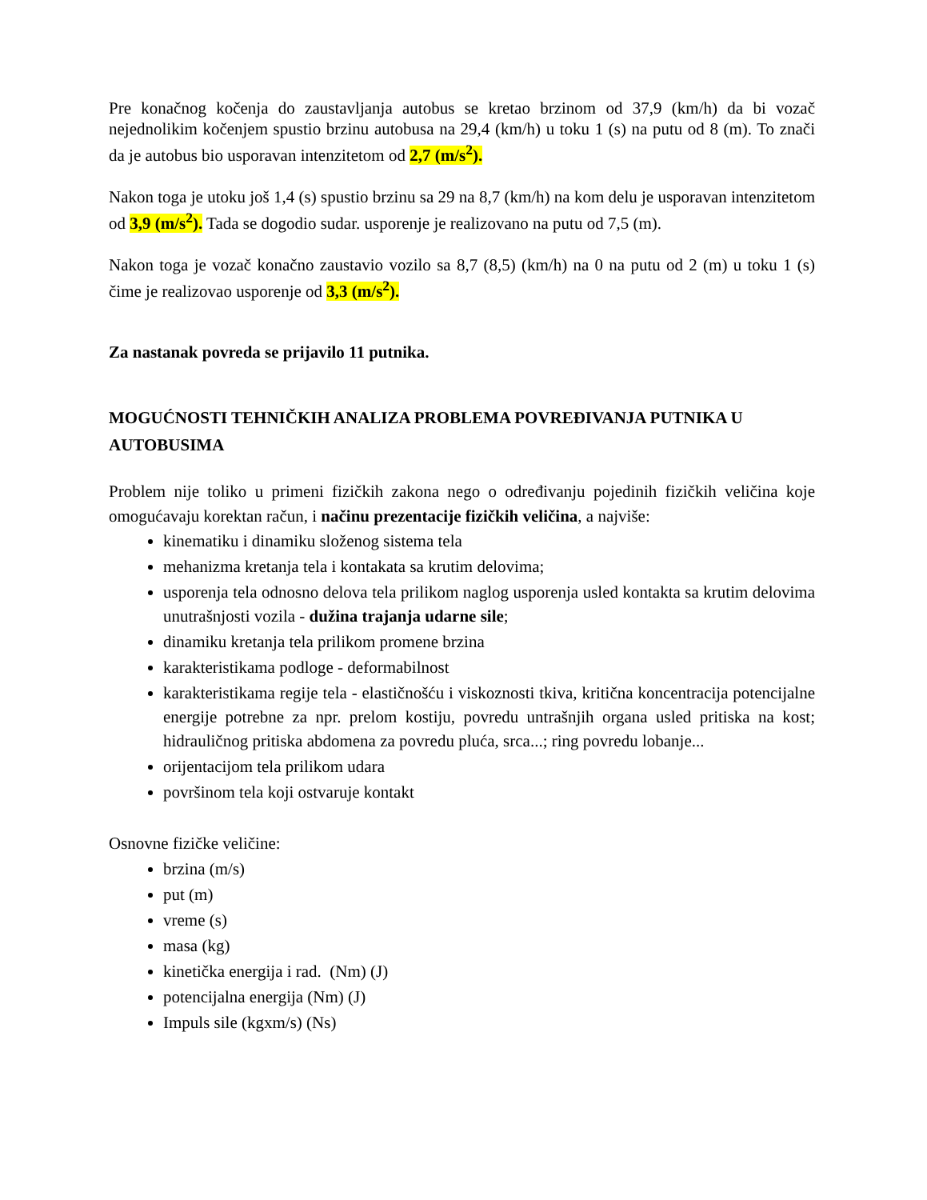Pre konačnog kočenja do zaustavljanja autobus se kretao brzinom od 37,9 (km/h) da bi vozač nejednolikim kočenjem spustio brzinu autobusa na 29,4 (km/h) u toku 1 (s) na putu od 8 (m). To znači da je autobus bio usporavan intenzitetom od 2,7 (m/s<sup>2</sup>).
Nakon toga je utoku još 1,4 (s) spustio brzinu sa 29 na 8,7 (km/h) na kom delu je usporavan intenzitetom od 3,9 (m/s<sup>2</sup>). Tada se dogodio sudar. usporenje je realizovano na putu od 7,5 (m).
Nakon toga je vozač konačno zaustavio vozilo sa 8,7 (8,5) (km/h) na 0 na putu od 2 (m) u toku 1 (s) čime je realizovao usporenje od 3,3 (m/s<sup>2</sup>).
Za nastanak povreda se prijavilo 11 putnika.
MOGUĆNOSTI TEHNIČKIH ANALIZA PROBLEMA POVREĐIVANJA PUTNIKA U AUTOBUSIMA
Problem nije toliko u primeni fizičkih zakona nego o određivanju pojedinih fizičkih veličina koje omogućavaju korektan račun, i načinu prezentacije fizičkih veličina, a najviše:
kinematiku i dinamiku složenog sistema tela
mehanizma kretanja tela i kontakata sa krutim delovima;
usporenja tela odnosno delova tela prilikom naglog usporenja usled kontakta sa krutim delovima unutrašnjosti vozila - dužina trajanja udarne sile;
dinamiku kretanja tela prilikom promene brzina
karakteristikama podloge - deformabilnost
karakteristikama regije tela - elastičnošću i viskoznosti tkiva, kritična koncentracija potencijalne energije potrebne za npr. prelom kostiju, povredu untrašnjih organa usled pritiska na kost; hidrauličnog pritiska abdomena za povredu pluća, srca...; ring povredu lobanje...
orijentacijom tela prilikom udara
površinom tela koji ostvaruje kontakt
Osnovne fizičke veličine:
brzina (m/s)
put (m)
vreme (s)
masa (kg)
kinetička energija i rad. (Nm) (J)
potencijalna energija (Nm) (J)
Impuls sile (kgxm/s) (Ns)